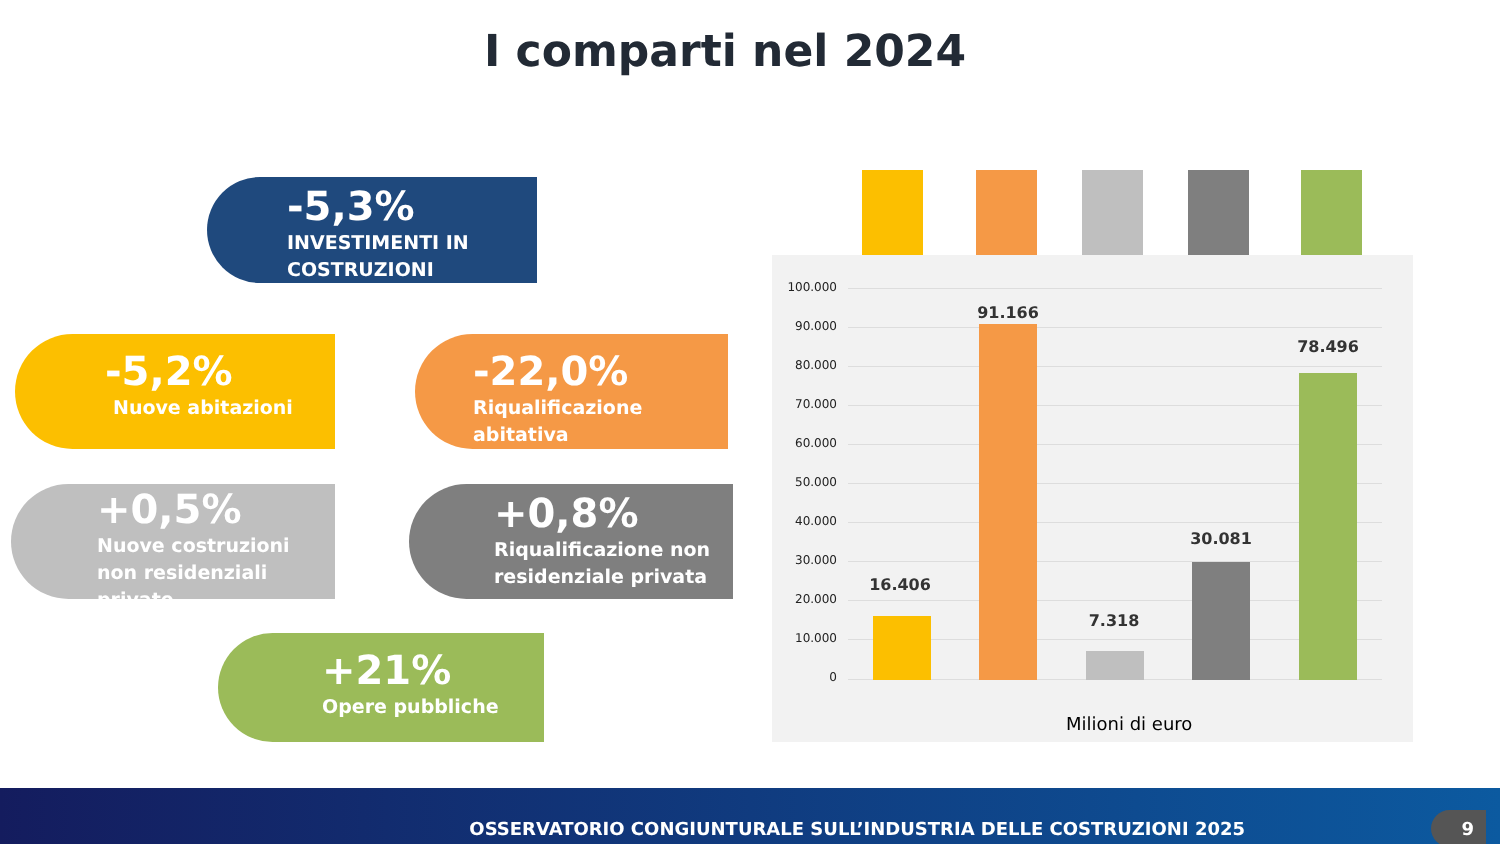I comparti nel 2024
-5,3%
INVESTIMENTI IN COSTRUZIONI
-5,2%
Nuove abitazioni
-22,0%
Riqualificazione abitativa
+0,5%
Nuove costruzioni non residenziali private
+0,8%
Riqualificazione non residenziale privata
+21%
Opere pubbliche
100.000
90.000
80.000
70.000
60.000
50.000
40.000
30.000
20.000
10.000
0
16.406
91.166
7.318
30.081
78.496
Milioni di euro
OSSERVATORIO CONGIUNTURALE SULL’INDUSTRIA DELLE COSTRUZIONI 2025
9